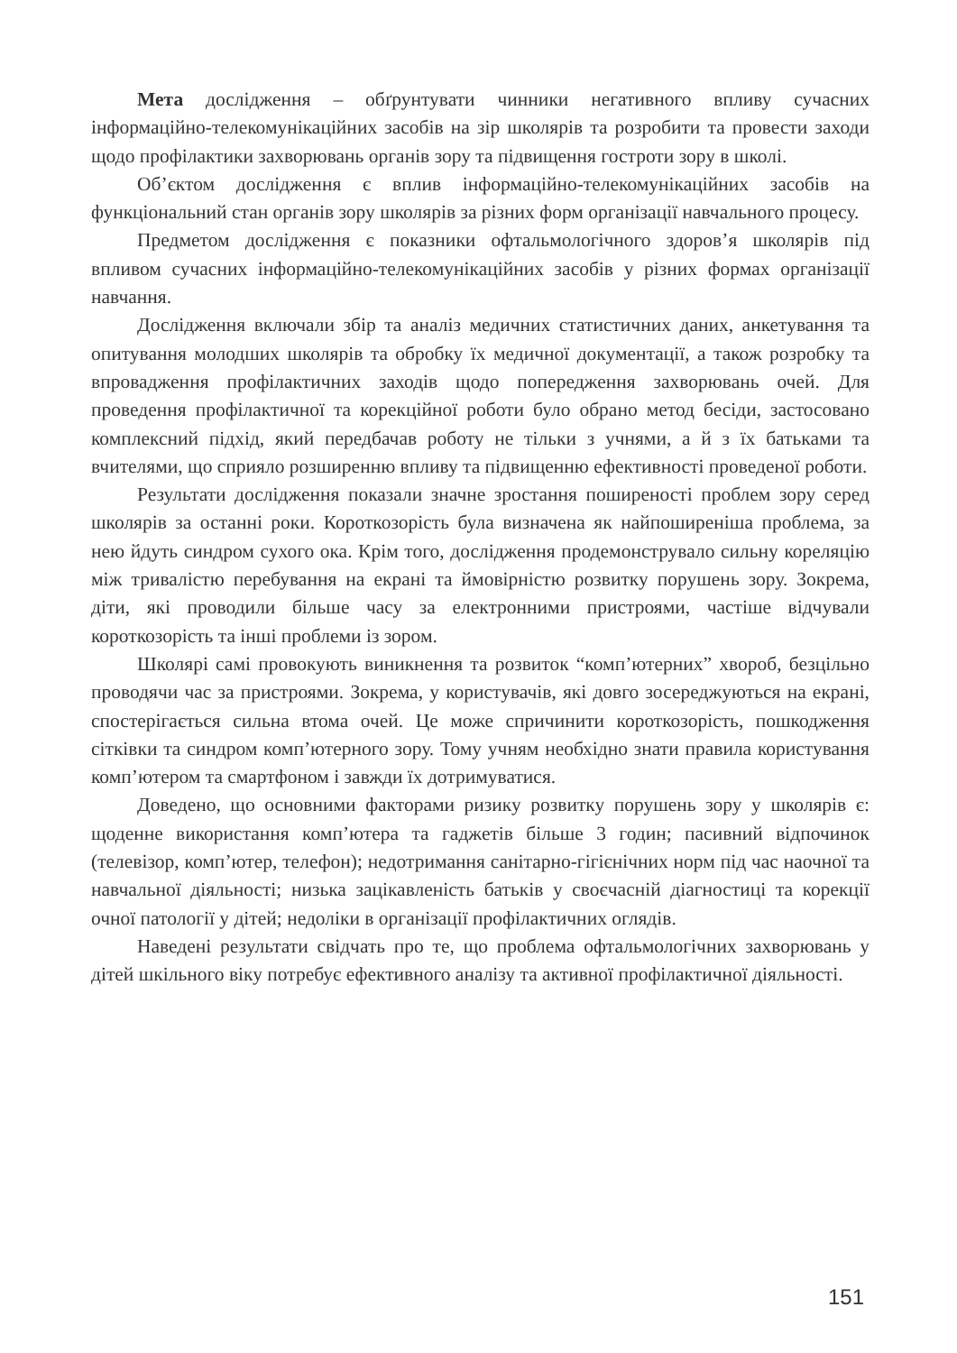Мета дослідження – обґрунтувати чинники негативного впливу сучасних інформаційно-телекомунікаційних засобів на зір школярів та розробити та провести заходи щодо профілактики захворювань органів зору та підвищення гостроти зору в школі.
Об’єктом дослідження є вплив інформаційно-телекомунікаційних засобів на функціональний стан органів зору школярів за різних форм організації навчального процесу.
Предметом дослідження є показники офтальмологічного здоров’я школярів під впливом сучасних інформаційно-телекомунікаційних засобів у різних формах організації навчання.
Дослідження включали збір та аналіз медичних статистичних даних, анкетування та опитування молодших школярів та обробку їх медичної документації, а також розробку та впровадження профілактичних заходів щодо попередження захворювань очей. Для проведення профілактичної та корекційної роботи було обрано метод бесіди, застосовано комплексний підхід, який передбачав роботу не тільки з учнями, а й з їх батьками та вчителями, що сприяло розширенню впливу та підвищенню ефективності проведеної роботи.
Результати дослідження показали значне зростання поширеності проблем зору серед школярів за останні роки. Короткозорість була визначена як найпоширеніша проблема, за нею йдуть синдром сухого ока. Крім того, дослідження продемонструвало сильну кореляцію між тривалістю перебування на екрані та ймовірністю розвитку порушень зору. Зокрема, діти, які проводили більше часу за електронними пристроями, частіше відчували короткозорість та інші проблеми із зором.
Школярі самі провокують виникнення та розвиток “комп’ютерних” хвороб, безцільно проводячи час за пристроями. Зокрема, у користувачів, які довго зосереджуються на екрані, спостерігається сильна втома очей. Це може спричинити короткозорість, пошкодження сітківки та синдром комп’ютерного зору. Тому учням необхідно знати правила користування комп’ютером та смартфоном і завжди їх дотримуватися.
Доведено, що основними факторами ризику розвитку порушень зору у школярів є: щоденне використання комп’ютера та гаджетів більше 3 годин; пасивний відпочинок (телевізор, комп’ютер, телефон); недотримання санітарно-гігієнічних норм під час наочної та навчальної діяльності; низька зацікавленість батьків у своєчасній діагностиці та корекції очної патології у дітей; недоліки в організації профілактичних оглядів.
Наведені результати свідчать про те, що проблема офтальмологічних захворювань у дітей шкільного віку потребує ефективного аналізу та активної профілактичної діяльності.
151